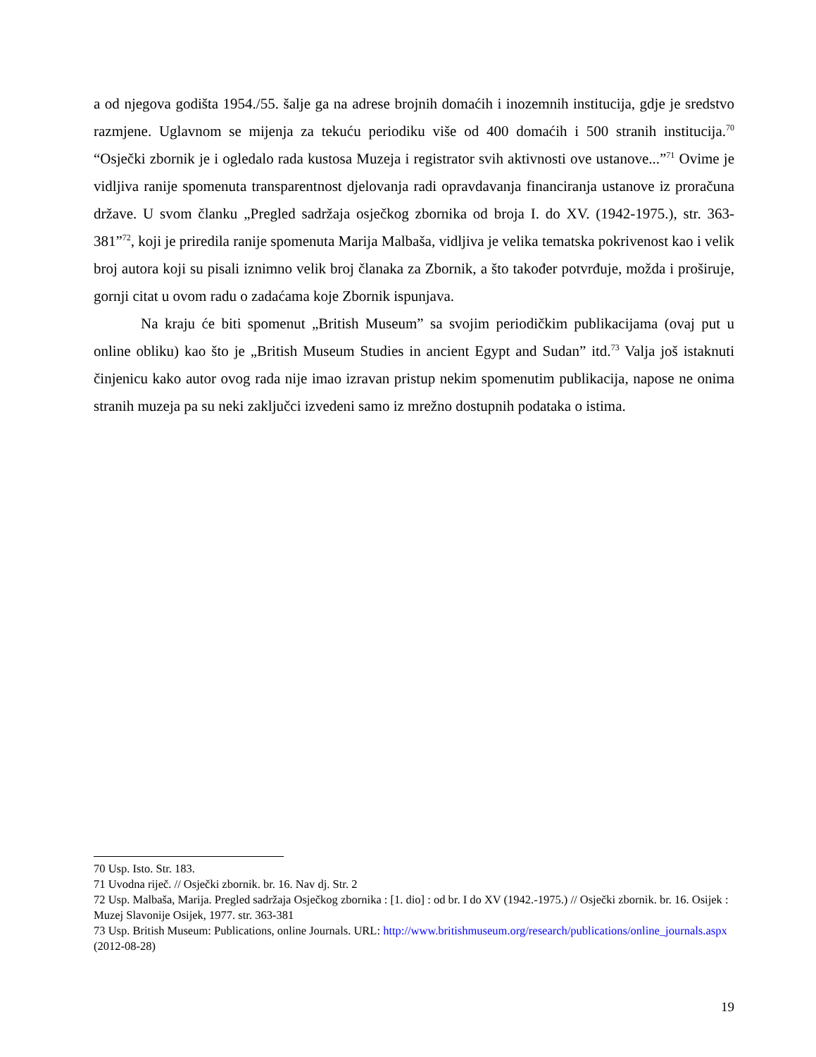a od njegova godišta 1954./55. šalje ga na adrese brojnih domaćih i inozemnih institucija, gdje je sredstvo razmjene. Uglavnom se mijenja za tekuću periodiku više od 400 domaćih i 500 stranih institucija.<sup>70</sup> “Osječki zbornik je i ogledalo rada kustosa Muzeja i registrator svih aktivnosti ove ustanove...”<sup>71</sup> Ovime je vidljiva ranije spomenuta transparentnost djelovanja radi opravdavanja financiranja ustanove iz proračuna države. U svom članku „Pregled sadržaja osječkog zbornika od broja I. do XV. (1942-1975.), str. 363-381”<sup>72</sup>, koji je priredila ranije spomenuta Marija Malbaša, vidljiva je velika tematska pokrivenost kao i velik broj autora koji su pisali iznimno velik broj članaka za Zbornik, a što također potvrđuje, možda i proširuje, gornji citat u ovom radu o zadaćama koje Zbornik ispunjava.
Na kraju će biti spomenut „British Museum” sa svojim periodičkim publikacijama (ovaj put u online obliku) kao što je „British Museum Studies in ancient Egypt and Sudan” itd.<sup>73</sup> Valja još istaknuti činjenicu kako autor ovog rada nije imao izravan pristup nekim spomenutim publikacija, napose ne onima stranih muzeja pa su neki zaključci izvedeni samo iz mrežno dostupnih podataka o istima.
70 Usp. Isto. Str. 183.
71 Uvodna riječ. // Osječki zbornik. br. 16. Nav dj. Str. 2
72 Usp. Malbaša, Marija. Pregled sadržaja Osječkog zbornika : [1. dio] : od br. I do XV (1942.-1975.) // Osječki zbornik. br. 16. Osijek : Muzej Slavonije Osijek, 1977. str. 363-381
73 Usp. British Museum: Publications, online Journals. URL: http://www.britishmuseum.org/research/publications/online_journals.aspx (2012-08-28)
19